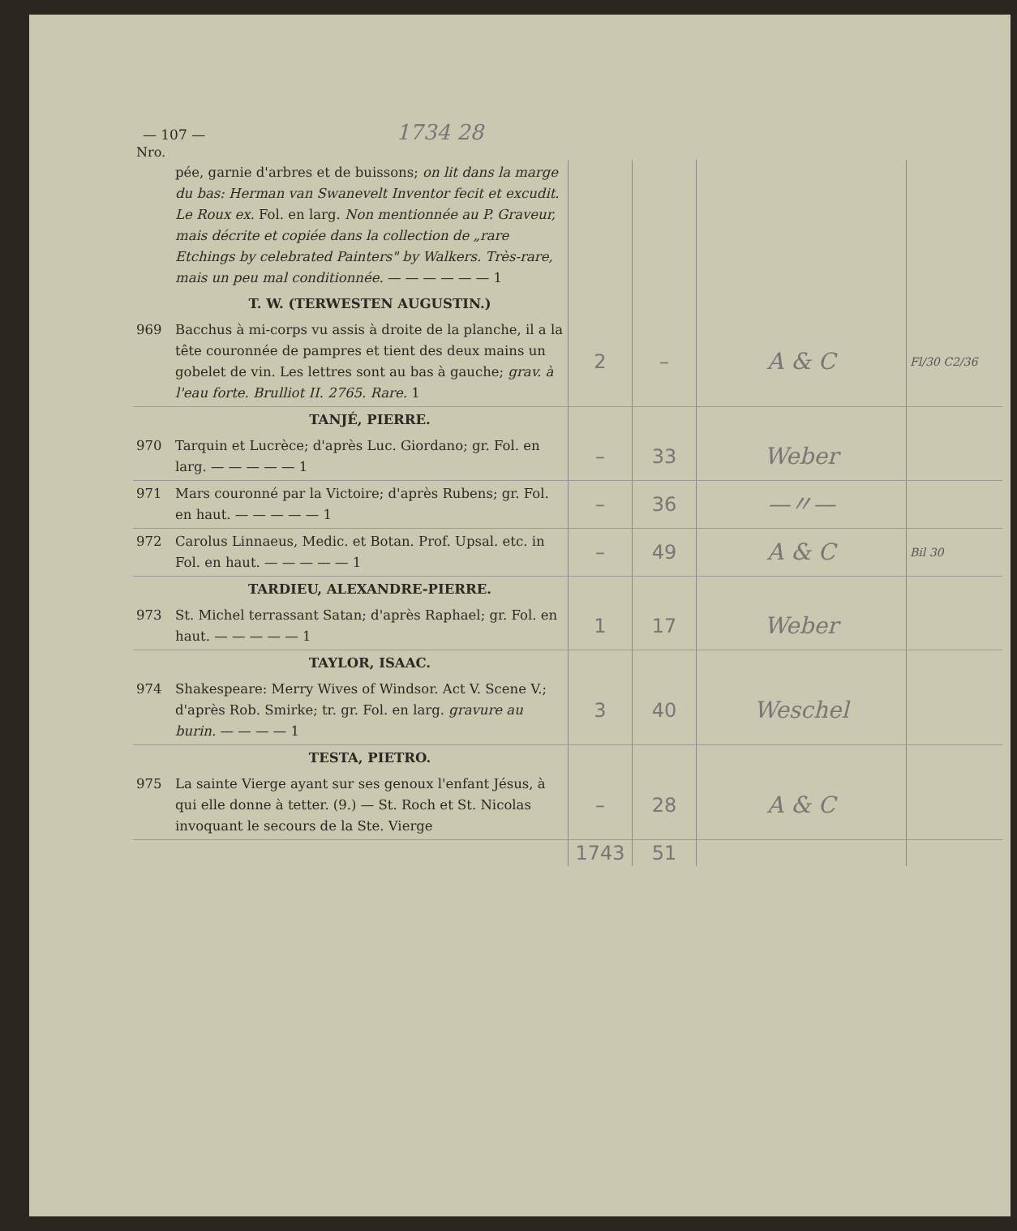— 107 — 1734 28
Nro.
| | pée, garnie d'arbres et de buissons; on lit dans la marge du bas: Herman van Swanevelt Inventor fecit et excudit. Le Roux ex. Fol. en larg. Non mentionnée au P. Graveur, mais décrite et copiée dans la collection de „rare Etchings by celebrated Painters" by Walkers. Très-rare, mais un peu mal conditionnée. — — — — — — 1 | | | | |
| | T. W. (TERWESTEN AUGUSTIN.) | | | | |
| 969 | Bacchus à mi-corps vu assis à droite de la planche, il a la tête couronnée de pampres et tient des deux mains un gobelet de vin. Les lettres sont au bas à gauche; grav. à l'eau forte. Brulliot II. 2765. Rare. 1 | 2 | – | A & C | Fl/30 C2/36 |
| | TANJÉ, PIERRE. | | | | |
| 970 | Tarquin et Lucrèce; d'après Luc. Giordano; gr. Fol. en larg. — — — — — 1 | – | 33 | Weber | |
| 971 | Mars couronné par la Victoire; d'après Rubens; gr. Fol. en haut. — — — — — 1 | – | 36 | —〃— | |
| 972 | Carolus Linnaeus, Medic. et Botan. Prof. Upsal. etc. in Fol. en haut. — — — — — 1 | – | 49 | A & C | Bil 30 |
| | TARDIEU, ALEXANDRE-PIERRE. | | | | |
| 973 | St. Michel terrassant Satan; d'après Raphael; gr. Fol. en haut. — — — — — 1 | 1 | 17 | Weber | |
| | TAYLOR, ISAAC. | | | | |
| 974 | Shakespeare: Merry Wives of Windsor. Act V. Scene V.; d'après Rob. Smirke; tr. gr. Fol. en larg. gravure au burin. — — — — 1 | 3 | 40 | Weschel | |
| | TESTA, PIETRO. | | | | |
| 975 | La sainte Vierge ayant sur ses genoux l'enfant Jésus, à qui elle donne à tetter. (9.) — St. Roch et St. Nicolas invoquant le secours de la Ste. Vierge | – | 28 | A & C | |
| | | 1743 | 51 | | |